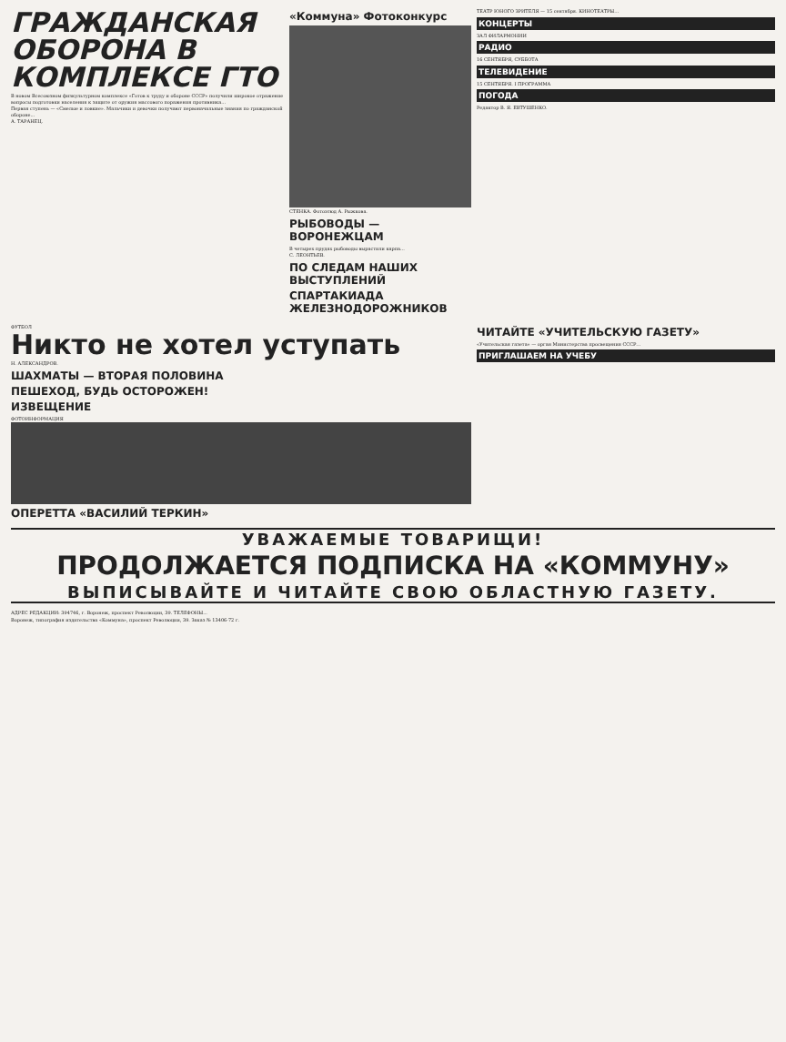ГРАЖДАНСКАЯ ОБОРОНА В КОМПЛЕКСЕ ГТО
В новом Всесоюзном физкультурном комплексе «Готов к труду и обороне СССР» получили широкое отражение вопросы подготовки населения к защите от оружия массового поражения противника...
Первая ступень — «Смелые и ловкие». Мальчики и девочки получают первоначальные знания по гражданской обороне...
А. ТАРАНЕЦ.
«Коммуна» Фотоконкурс
СТЕНКА. Фотоэтюд А. Рыжкова.
РЫБОВОДЫ — ВОРОНЕЖЦАМ
В четырех прудах рыбоводы вырастили карпа...
С. ЛЕОНТЬЕВ.
ПО СЛЕДАМ НАШИХ ВЫСТУПЛЕНИЙ
СПАРТАКИАДА ЖЕЛЕЗНОДОРОЖНИКОВ
ТЕАТР ЮНОГО ЗРИТЕЛЯ — 15 сентября. КИНОТЕАТРЫ...
КОНЦЕРТЫ
ЗАЛ ФИЛАРМОНИИ
РАДИО
16 СЕНТЯБРЯ, СУББОТА
ТЕЛЕВИДЕНИЕ
15 СЕНТЯБРЯ. I ПРОГРАММА
ПОГОДА
Редактор В. Я. ЕВТУШЕНКО.
ФУТБОЛ
Никто не хотел уступать
Н. АЛЕКСАНДРОВ.
ШАХМАТЫ — ВТОРАЯ ПОЛОВИНА
ПЕШЕХОД, БУДЬ ОСТОРОЖЕН!
ИЗВЕЩЕНИЕ
ФОТОИНФОРМАЦИЯ
ОПЕРЕТТА «ВАСИЛИЙ ТЕРКИН»
ЧИТАЙТЕ «УЧИТЕЛЬСКУЮ ГАЗЕТУ»
«Учительская газета» — орган Министерства просвещения СССР...
ПРИГЛАШАЕМ НА УЧЕБУ
УВАЖАЕМЫЕ ТОВАРИЩИ!
ПРОДОЛЖАЕТСЯ ПОДПИСКА НА «КОММУНУ»
ВЫПИСЫВАЙТЕ И ЧИТАЙТЕ СВОЮ ОБЛАСТНУЮ ГАЗЕТУ.
АДРЕС РЕДАКЦИИ: 394746, г. Воронеж, проспект Революции, 39. ТЕЛЕФОНЫ...
Воронеж, типография издательства «Коммуна», проспект Революции, 39. Заказ № 13406-72 г.